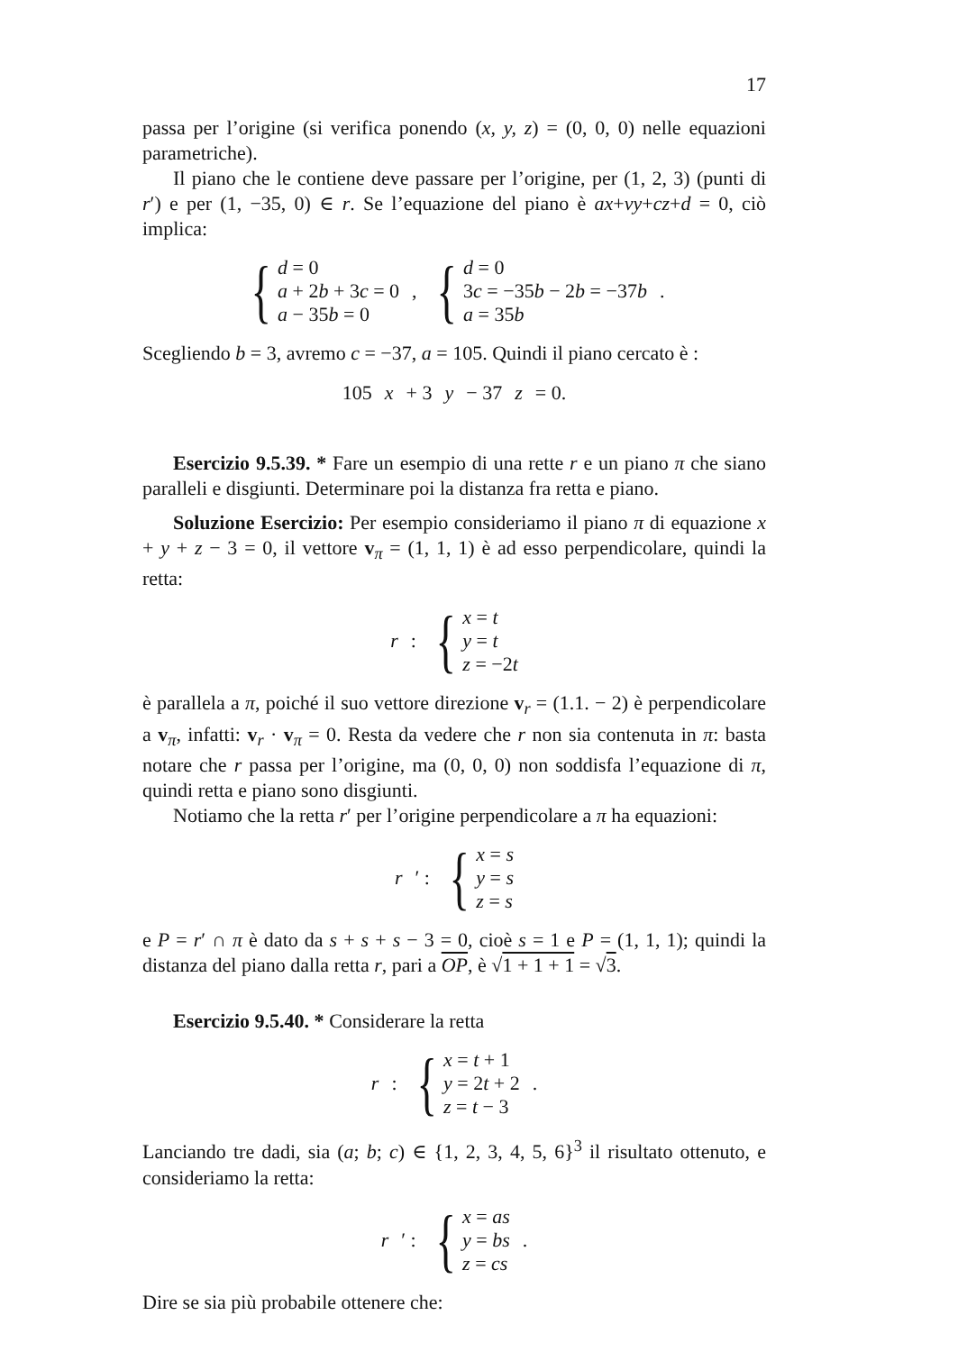17
passa per l’origine (si verifica ponendo (x, y, z) = (0, 0, 0) nelle equazioni parametriche).
Il piano che le contiene deve passare per l’origine, per (1, 2, 3) (punti di r′) e per (1, −35, 0) ∈ r. Se l’equazione del piano è ax+vy+cz+d = 0, ciò implica:
{
d = 0
a + 2b + 3c = 0
a − 35b = 0
,
{
d = 0
3c = −35b − 2b = −37b
a = 35b
.
Scegliendo b = 3, avremo c = −37, a = 105. Quindi il piano cercato è :
105 x + 3 y − 37 z = 0.
Esercizio 9.5.39. * Fare un esempio di una rette r e un piano π che siano paralleli e disgiunti. Determinare poi la distanza fra retta e piano.
Soluzione Esercizio: Per esempio consideriamo il piano π di equazione x + y + z − 3 = 0, il vettore v<sub>π</sub> = (1, 1, 1) è ad esso perpendicolare, quindi la retta:
r :
{
x = t
y = t
z = −2t
è parallela a π, poiché il suo vettore direzione v<sub>r</sub> = (1.1. − 2) è perpendicolare a v<sub>π</sub>, infatti: v<sub>r</sub> · v<sub>π</sub> = 0. Resta da vedere che r non sia contenuta in π: basta notare che r passa per l’origine, ma (0, 0, 0) non soddisfa l’equazione di π, quindi retta e piano sono disgiunti.
Notiamo che la retta r′ per l’origine perpendicolare a π ha equazioni:
r ′ :
{
x = s
y = s
z = s
e P = r′ ∩ π è dato da s + s + s − 3 = 0, cioè s = 1 e P = (1, 1, 1); quindi la distanza del piano dalla retta r, pari a OP, è √1 + 1 + 1 = √3.
Esercizio 9.5.40. * Considerare la retta
r :
{
x = t + 1
y = 2t + 2
z = t − 3
.
Lanciando tre dadi, sia (a; b; c) ∈ {1, 2, 3, 4, 5, 6}<sup>3</sup> il risultato ottenuto, e consideriamo la retta:
r ′ :
{
x = as
y = bs
z = cs
.
Dire se sia più probabile ottenere che: